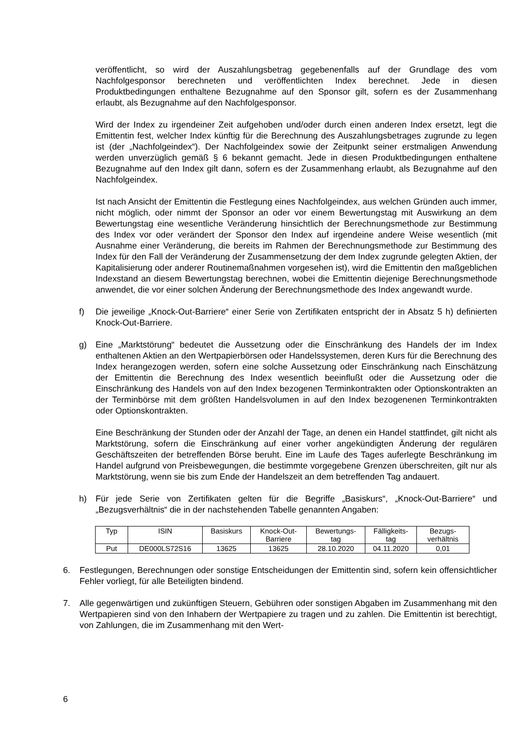veröffentlicht, so wird der Auszahlungsbetrag gegebenenfalls auf der Grundlage des vom Nachfolgesponsor berechneten und veröffentlichten Index berechnet. Jede in diesen Produktbedingungen enthaltene Bezugnahme auf den Sponsor gilt, sofern es der Zusammenhang erlaubt, als Bezugnahme auf den Nachfolgesponsor.
Wird der Index zu irgendeiner Zeit aufgehoben und/oder durch einen anderen Index ersetzt, legt die Emittentin fest, welcher Index künftig für die Berechnung des Auszahlungsbetrages zugrunde zu legen ist (der „Nachfolgeindex“). Der Nachfolgeindex sowie der Zeitpunkt seiner erstmaligen Anwendung werden unverzüglich gemäß § 6 bekannt gemacht. Jede in diesen Produktbedingungen enthaltene Bezugnahme auf den Index gilt dann, sofern es der Zusammenhang erlaubt, als Bezugnahme auf den Nachfolgeindex.
Ist nach Ansicht der Emittentin die Festlegung eines Nachfolgeindex, aus welchen Gründen auch immer, nicht möglich, oder nimmt der Sponsor an oder vor einem Bewertungstag mit Auswirkung an dem Bewertungstag eine wesentliche Veränderung hinsichtlich der Berechnungsmethode zur Bestimmung des Index vor oder verändert der Sponsor den Index auf irgendeine andere Weise wesentlich (mit Ausnahme einer Veränderung, die bereits im Rahmen der Berechnungsmethode zur Bestimmung des Index für den Fall der Veränderung der Zusammensetzung der dem Index zugrunde gelegten Aktien, der Kapitalisierung oder anderer Routinemaßnahmen vorgesehen ist), wird die Emittentin den maßgeblichen Indexstand an diesem Bewertungstag berechnen, wobei die Emittentin diejenige Berechnungsmethode anwendet, die vor einer solchen Änderung der Berechnungsmethode des Index angewandt wurde.
f) Die jeweilige „Knock-Out-Barriere“ einer Serie von Zertifikaten entspricht der in Absatz 5 h) definierten Knock-Out-Barriere.
g) Eine „Marktstörung“ bedeutet die Aussetzung oder die Einschränkung des Handels der im Index enthaltenen Aktien an den Wertpapierbörsen oder Handelssystemen, deren Kurs für die Berechnung des Index herangezogen werden, sofern eine solche Aussetzung oder Einschränkung nach Einschätzung der Emittentin die Berechnung des Index wesentlich beeinflußt oder die Aussetzung oder die Einschränkung des Handels von auf den Index bezogenen Terminkontrakten oder Optionskontrakten an der Terminbörse mit dem größten Handelsvolumen in auf den Index bezogenenen Terminkontrakten oder Optionskontrakten.
Eine Beschränkung der Stunden oder der Anzahl der Tage, an denen ein Handel stattfindet, gilt nicht als Marktstörung, sofern die Einschränkung auf einer vorher angekündigten Änderung der regulären Geschäftszeiten der betreffenden Börse beruht. Eine im Laufe des Tages auferlegte Beschränkung im Handel aufgrund von Preisbewegungen, die bestimmte vorgegebene Grenzen überschreiten, gilt nur als Marktstörung, wenn sie bis zum Ende der Handelszeit an dem betreffenden Tag andauert.
h) Für jede Serie von Zertifikaten gelten für die Begriffe „Basiskurs“, „Knock-Out-Barriere“ und „Bezugsverhältnis“ die in der nachstehenden Tabelle genannten Angaben:
| Typ | ISIN | Basiskurs | Knock-Out- Barriere | Bewertungs- tag | Fälligkeits- tag | Bezugs- verhältnis |
| --- | --- | --- | --- | --- | --- | --- |
| Put | DE000LS72S16 | 13625 | 13625 | 28.10.2020 | 04.11.2020 | 0,01 |
6. Festlegungen, Berechnungen oder sonstige Entscheidungen der Emittentin sind, sofern kein offensichtlicher Fehler vorliegt, für alle Beteiligten bindend.
7. Alle gegenwärtigen und zukünftigen Steuern, Gebühren oder sonstigen Abgaben im Zusammenhang mit den Wertpapieren sind von den Inhabern der Wertpapiere zu tragen und zu zahlen. Die Emittentin ist berechtigt, von Zahlungen, die im Zusammenhang mit den Wert-
6